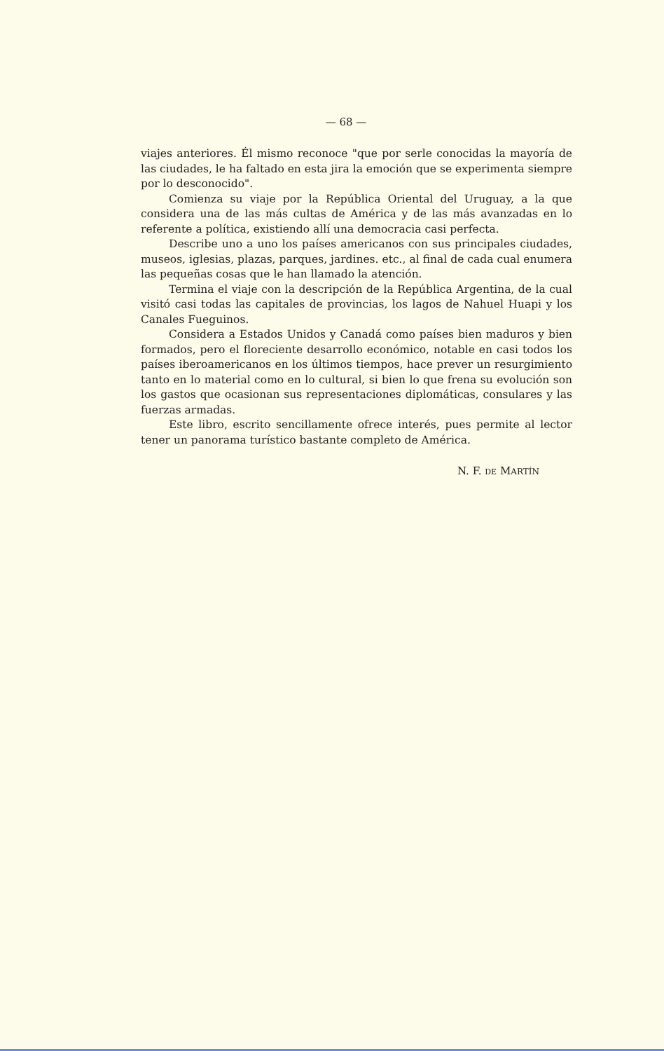— 68 —
viajes anteriores. Él mismo reconoce "que por serle conocidas la mayoría de las ciudades, le ha faltado en esta jira la emoción que se experimenta siempre por lo desconocido".
Comienza su viaje por la República Oriental del Uruguay, a la que considera una de las más cultas de América y de las más avanzadas en lo referente a política, existiendo allí una democracia casi perfecta.
Describe uno a uno los países americanos con sus principales ciudades, museos, iglesias, plazas, parques, jardines. etc., al final de cada cual enumera las pequeñas cosas que le han llamado la atención.
Termina el viaje con la descripción de la República Argentina, de la cual visitó casi todas las capitales de provincias, los lagos de Nahuel Huapi y los Canales Fueguinos.
Considera a Estados Unidos y Canadá como países bien maduros y bien formados, pero el floreciente desarrollo económico, notable en casi todos los países iberoamericanos en los últimos tiempos, hace prever un resurgimiento tanto en lo material como en lo cultural, si bien lo que frena su evolución son los gastos que ocasionan sus representaciones diplomáticas, consulares y las fuerzas armadas.
Este libro, escrito sencillamente ofrece interés, pues permite al lector tener un panorama turístico bastante completo de América.
N. F. DE MARTÍN